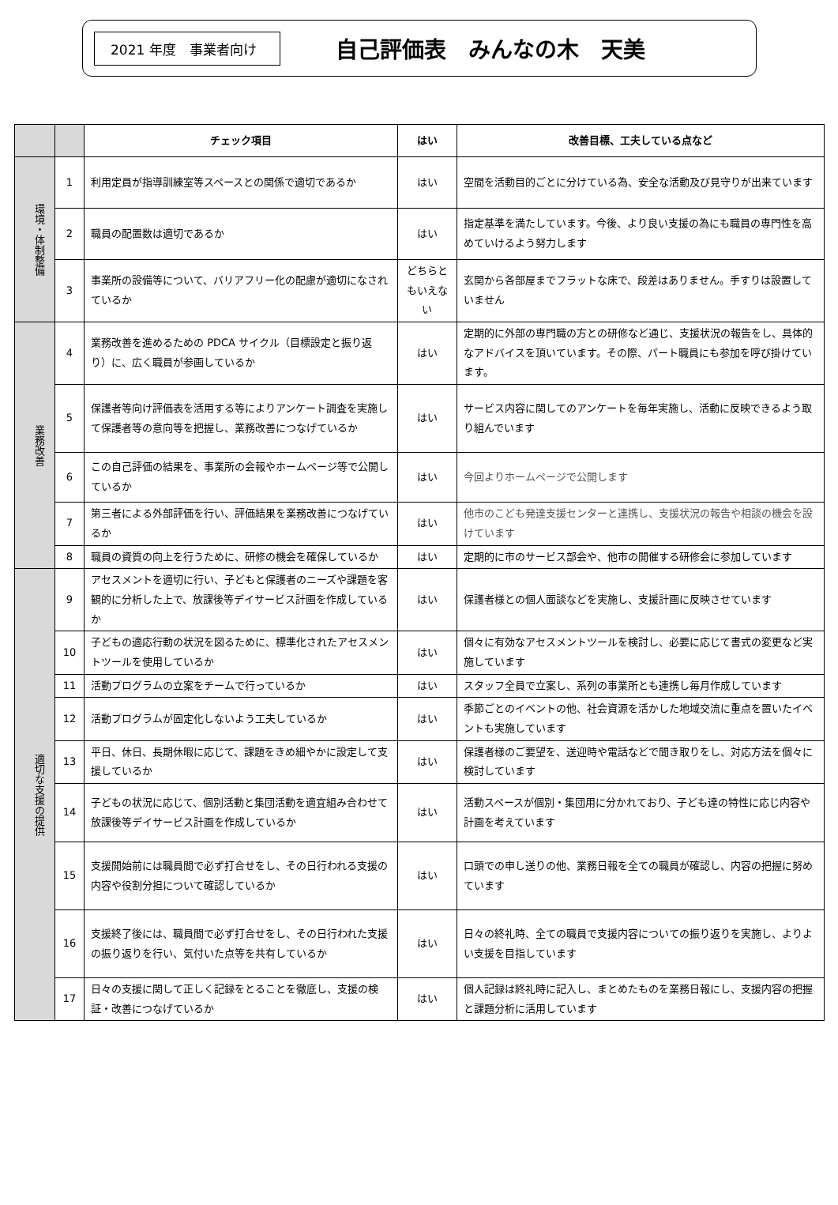2021 年度　事業者向け
自己評価表　みんなの木　天美
| | | チェック項目 | はい | 改善目標、工夫している点など |
| --- | --- | --- | --- | --- |
| 環境・体制整備 | 1 | 利用定員が指導訓練室等スペースとの関係で適切であるか | はい | 空間を活動目的ごとに分けている為、安全な活動及び見守りが出来ています |
| | 2 | 職員の配置数は適切であるか | はい | 指定基準を満たしています。今後、より良い支援の為にも職員の専門性を高めていけるよう努力します |
| | 3 | 事業所の設備等について、バリアフリー化の配慮が適切になされているか | どちらともいえない | 玄関から各部屋までフラットな床で、段差はありません。手すりは設置していません |
| 業務改善 | 4 | 業務改善を進めるための PDCA サイクル（目標設定と振り返り）に、広く職員が参画しているか | はい | 定期的に外部の専門職の方との研修など通じ、支援状況の報告をし、具体的なアドバイスを頂いています。その際、パート職員にも参加を呼び掛けています。 |
| | 5 | 保護者等向け評価表を活用する等によりアンケート調査を実施して保護者等の意向等を把握し、業務改善につなげているか | はい | サービス内容に関してのアンケートを毎年実施し、活動に反映できるよう取り組んでいます |
| | 6 | この自己評価の結果を、事業所の会報やホームページ等で公開しているか | はい | 今回よりホームページで公開します |
| | 7 | 第三者による外部評価を行い、評価結果を業務改善につなげているか | はい | 他市のこども発達支援センターと連携し、支援状況の報告や相談の機会を設けています |
| | 8 | 職員の資質の向上を行うために、研修の機会を確保しているか | はい | 定期的に市のサービス部会や、他市の開催する研修会に参加しています |
| 適切な支援の提供 | 9 | アセスメントを適切に行い、子どもと保護者のニーズや課題を客観的に分析した上で、放課後等デイサービス計画を作成しているか | はい | 保護者様との個人面談などを実施し、支援計画に反映させています |
| | 10 | 子どもの適応行動の状況を図るために、標準化されたアセスメントツールを使用しているか | はい | 個々に有効なアセスメントツールを検討し、必要に応じて書式の変更など実施しています |
| | 11 | 活動プログラムの立案をチームで行っているか | はい | スタッフ全員で立案し、系列の事業所とも連携し毎月作成しています |
| | 12 | 活動プログラムが固定化しないよう工夫しているか | はい | 季節ごとのイベントの他、社会資源を活かした地域交流に重点を置いたイベントも実施しています |
| | 13 | 平日、休日、長期休暇に応じて、課題をきめ細やかに設定して支援しているか | はい | 保護者様のご要望を、送迎時や電話などで聞き取りをし、対応方法を個々に検討しています |
| | 14 | 子どもの状況に応じて、個別活動と集団活動を適宜組み合わせて放課後等デイサービス計画を作成しているか | はい | 活動スペースが個別・集団用に分かれており、子ども達の特性に応じ内容や計画を考えています |
| | 15 | 支援開始前には職員間で必ず打合せをし、その日行われる支援の内容や役割分担について確認しているか | はい | 口頭での申し送りの他、業務日報を全ての職員が確認し、内容の把握に努めています |
| | 16 | 支援終了後には、職員間で必ず打合せをし、その日行われた支援の振り返りを行い、気付いた点等を共有しているか | はい | 日々の終礼時、全ての職員で支援内容についての振り返りを実施し、よりよい支援を目指しています |
| | 17 | 日々の支援に関して正しく記録をとることを徹底し、支援の検証・改善につなげているか | はい | 個人記録は終礼時に記入し、まとめたものを業務日報にし、支援内容の把握と課題分析に活用しています |